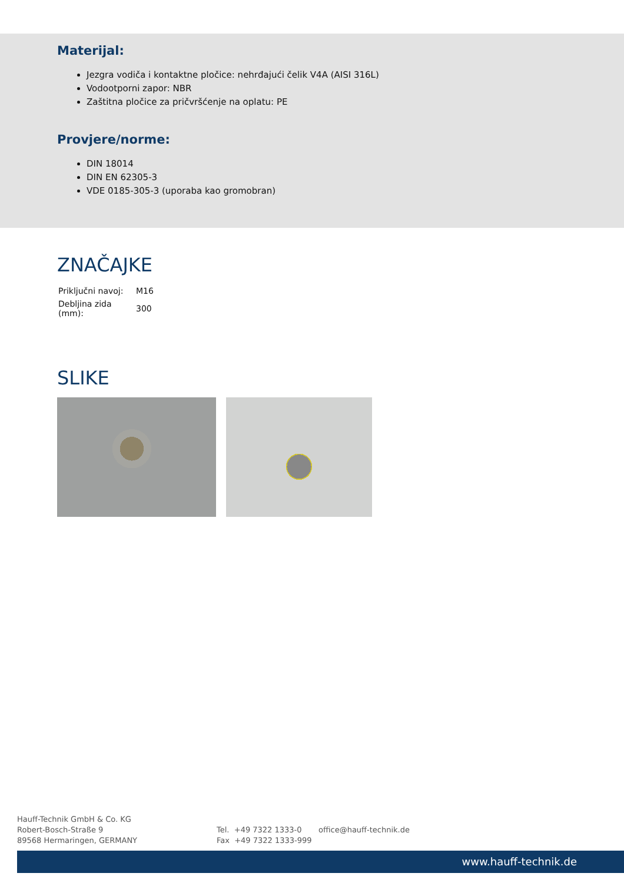Materijal:
Jezgra vodiča i kontaktne pločice: nehrđajući čelik V4A (AISI 316L)
Vodootporni zapor: NBR
Zaštitna pločice za pričvršćenje na oplatu: PE
Provjere/norme:
DIN 18014
DIN EN 62305-3
VDE 0185-305-3 (uporaba kao gromobran)
ZNAČAJKE
| Priključni navoj: | M16 |
| Debljina zida (mm): | 300 |
SLIKE
Hauff-Technik GmbH & Co. KG
Robert-Bosch-Straße 9
89568 Hermaringen, GERMANY
Tel. +49 7322 1333-0
Fax +49 7322 1333-999
office@hauff-technik.de
www.hauff-technik.de